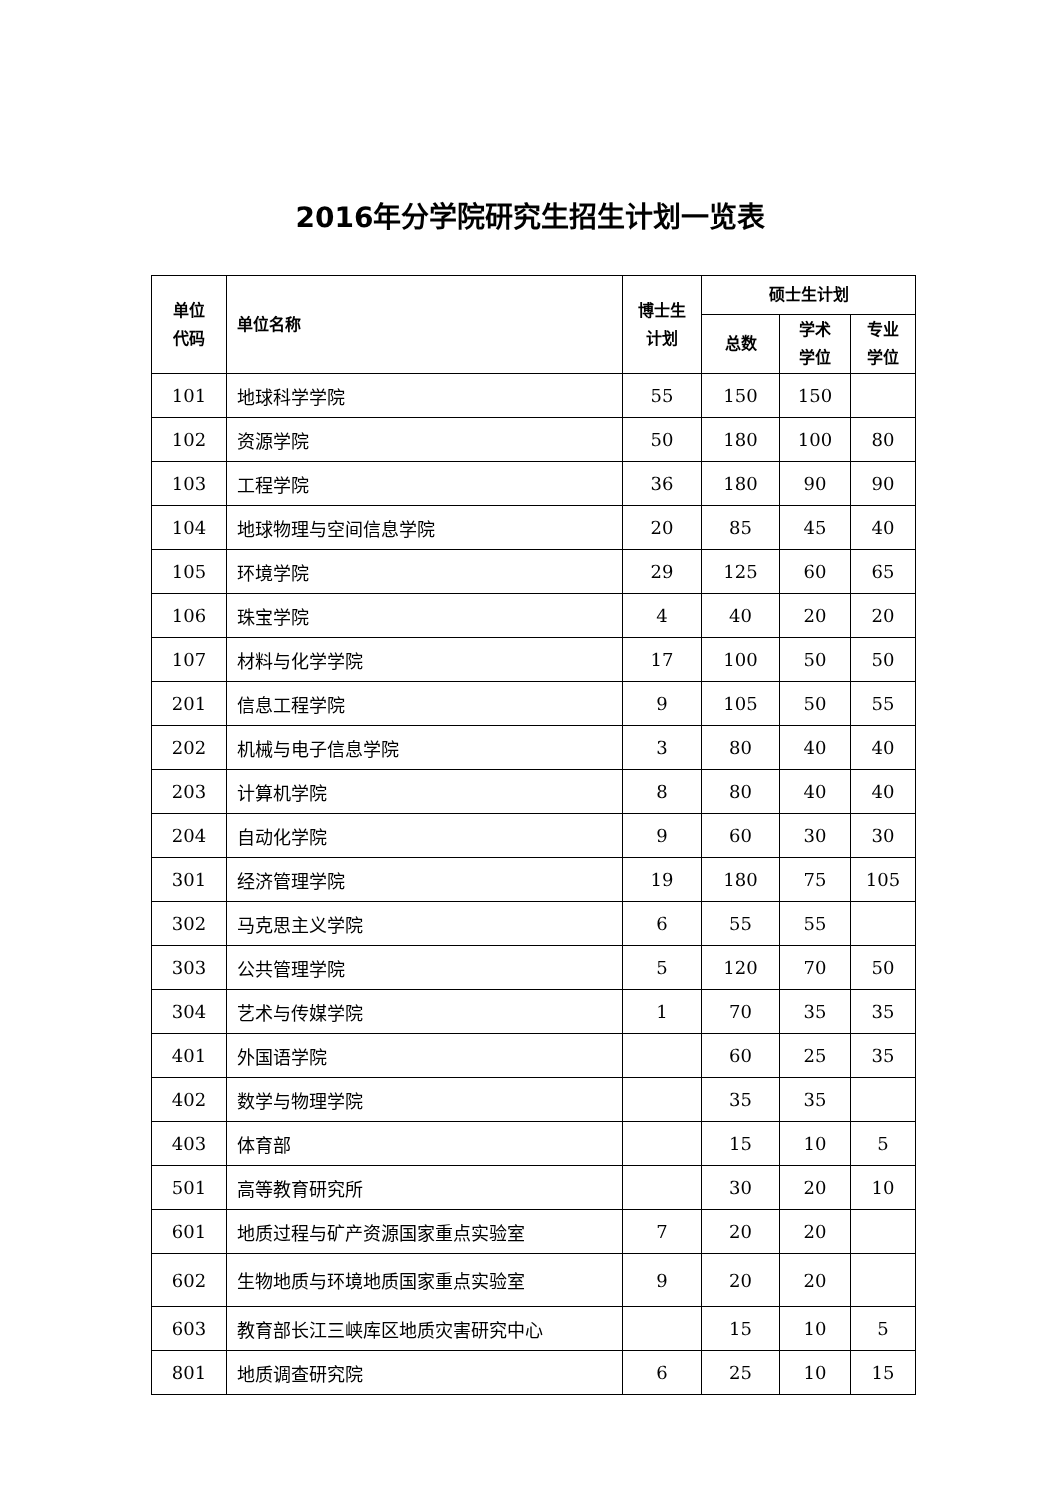2016年分学院研究生招生计划一览表
| 单位 代码 | 单位名称 | 博士生 计划 | 硕士生计划 | | |
| --- | --- | --- | --- | --- | --- |
| | | | 总数 | 学术 学位 | 专业 学位 |
| 101 | 地球科学学院 | 55 | 150 | 150 | |
| 102 | 资源学院 | 50 | 180 | 100 | 80 |
| 103 | 工程学院 | 36 | 180 | 90 | 90 |
| 104 | 地球物理与空间信息学院 | 20 | 85 | 45 | 40 |
| 105 | 环境学院 | 29 | 125 | 60 | 65 |
| 106 | 珠宝学院 | 4 | 40 | 20 | 20 |
| 107 | 材料与化学学院 | 17 | 100 | 50 | 50 |
| 201 | 信息工程学院 | 9 | 105 | 50 | 55 |
| 202 | 机械与电子信息学院 | 3 | 80 | 40 | 40 |
| 203 | 计算机学院 | 8 | 80 | 40 | 40 |
| 204 | 自动化学院 | 9 | 60 | 30 | 30 |
| 301 | 经济管理学院 | 19 | 180 | 75 | 105 |
| 302 | 马克思主义学院 | 6 | 55 | 55 | |
| 303 | 公共管理学院 | 5 | 120 | 70 | 50 |
| 304 | 艺术与传媒学院 | 1 | 70 | 35 | 35 |
| 401 | 外国语学院 | | 60 | 25 | 35 |
| 402 | 数学与物理学院 | | 35 | 35 | |
| 403 | 体育部 | | 15 | 10 | 5 |
| 501 | 高等教育研究所 | | 30 | 20 | 10 |
| 601 | 地质过程与矿产资源国家重点实验室 | 7 | 20 | 20 | |
| 602 | 生物地质与环境地质国家重点实验室 | 9 | 20 | 20 | |
| 603 | 教育部长江三峡库区地质灾害研究中心 | | 15 | 10 | 5 |
| 801 | 地质调查研究院 | 6 | 25 | 10 | 15 |